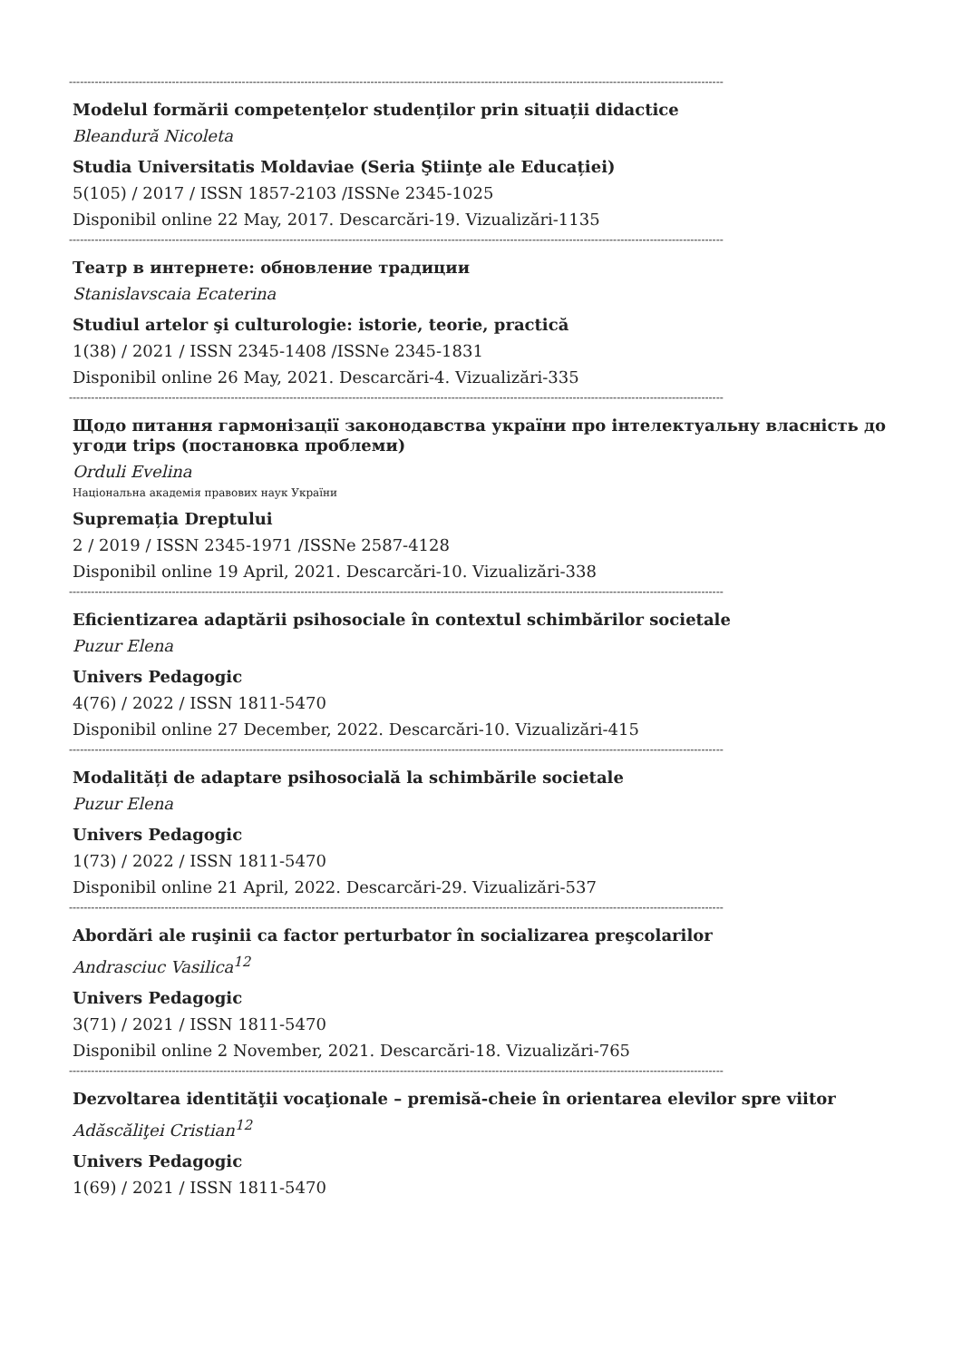----------------------------------------------------------------------------------------------------------------------------------------------------------------------------------
Modelul formării competențelor studenților prin situații didactice
Bleandură Nicoleta
Studia Universitatis Moldaviae (Seria Ştiinţe ale Educației)
5(105) / 2017 / ISSN 1857-2103 /ISSNe 2345-1025
Disponibil online 22 May, 2017. Descarcări-19. Vizualizări-1135
----------------------------------------------------------------------------------------------------------------------------------------------------------------------------------
Театр в интернете: обновление традиции
Stanislavscaia Ecaterina
Studiul artelor şi culturologie: istorie, teorie, practică
1(38) / 2021 / ISSN 2345-1408 /ISSNe 2345-1831
Disponibil online 26 May, 2021. Descarcări-4. Vizualizări-335
----------------------------------------------------------------------------------------------------------------------------------------------------------------------------------
Щодо питання гармонізації законодавства україни про інтелектуальну власність до угоди trips (постановка проблеми)
Orduli Evelina
Національна академія правових наук України
Supremația Dreptului
2 / 2019 / ISSN 2345-1971 /ISSNe 2587-4128
Disponibil online 19 April, 2021. Descarcări-10. Vizualizări-338
----------------------------------------------------------------------------------------------------------------------------------------------------------------------------------
Eficientizarea adaptării psihosociale în contextul schimbărilor societale
Puzur Elena
Univers Pedagogic
4(76) / 2022 / ISSN 1811-5470
Disponibil online 27 December, 2022. Descarcări-10. Vizualizări-415
----------------------------------------------------------------------------------------------------------------------------------------------------------------------------------
Modalități de adaptare psihosocială la schimbările societale
Puzur Elena
Univers Pedagogic
1(73) / 2022 / ISSN 1811-5470
Disponibil online 21 April, 2022. Descarcări-29. Vizualizări-537
----------------------------------------------------------------------------------------------------------------------------------------------------------------------------------
Abordări ale ruşinii ca factor perturbator în socializarea preşcolarilor
Andrasciuc Vasilica<sup>12</sup>
Univers Pedagogic
3(71) / 2021 / ISSN 1811-5470
Disponibil online 2 November, 2021. Descarcări-18. Vizualizări-765
----------------------------------------------------------------------------------------------------------------------------------------------------------------------------------
Dezvoltarea identităţii vocaţionale – premisă-cheie în orientarea elevilor spre viitor
Adăscăliţei Cristian<sup>12</sup>
Univers Pedagogic
1(69) / 2021 / ISSN 1811-5470